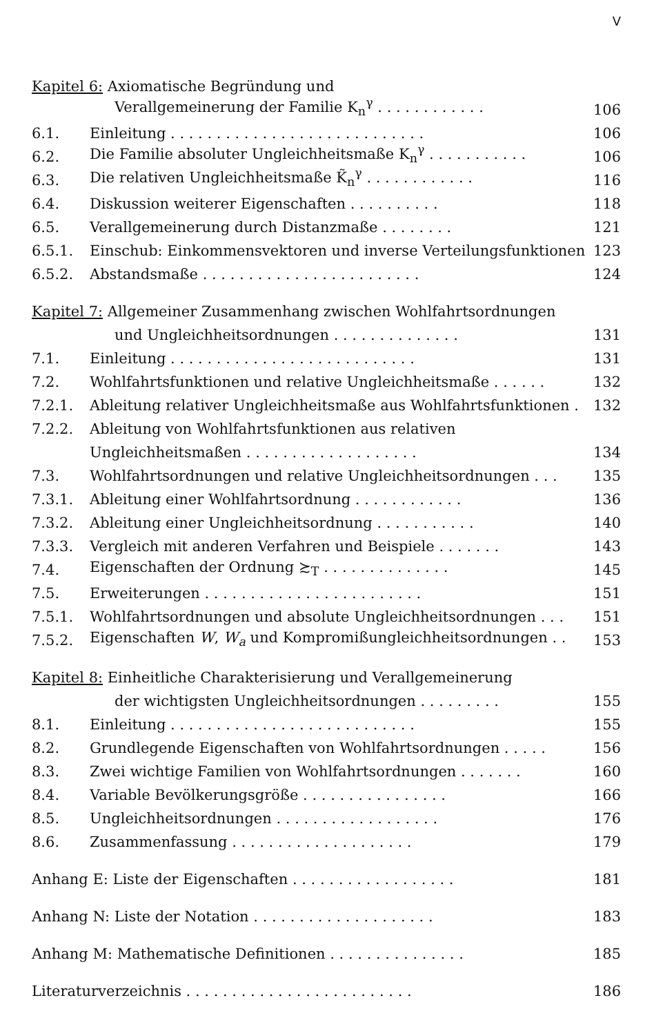V
| Kapitel 6: Axiomatische Begründung und | | |
| Verallgemeinerung der Familie K<sub>n</sub><sup>γ</sup> . . . . . . . . . . . . | | 106 |
| 6.1. | Einleitung . . . . . . . . . . . . . . . . . . . . . . . . . . . . | 106 |
| 6.2. | Die Familie absoluter Ungleichheitsmaße K<sub>n</sub><sup>γ</sup> . . . . . . . . . . . | 106 |
| 6.3. | Die relativen Ungleichheitsmaße K̃<sub>n</sub><sup>γ</sup> . . . . . . . . . . . . | 116 |
| 6.4. | Diskussion weiterer Eigenschaften . . . . . . . . . . | 118 |
| 6.5. | Verallgemeinerung durch Distanzmaße . . . . . . . . | 121 |
| 6.5.1. | Einschub: Einkommensvektoren und inverse Verteilungsfunktionen | 123 |
| 6.5.2. | Abstandsmaße . . . . . . . . . . . . . . . . . . . . . . . . | 124 |
| Kapitel 7: Allgemeiner Zusammenhang zwischen Wohlfahrtsordnungen | | |
| und Ungleichheitsordnungen . . . . . . . . . . . . . . | | 131 |
| 7.1. | Einleitung . . . . . . . . . . . . . . . . . . . . . . . . . . . | 131 |
| 7.2. | Wohlfahrtsfunktionen und relative Ungleichheitsmaße . . . . . . | 132 |
| 7.2.1. | Ableitung relativer Ungleichheitsmaße aus Wohlfahrtsfunktionen . | 132 |
| 7.2.2. | Ableitung von Wohlfahrtsfunktionen aus relativen | |
| | Ungleichheitsmaßen . . . . . . . . . . . . . . . . . . . | 134 |
| 7.3. | Wohlfahrtsordnungen und relative Ungleichheitsordnungen . . . | 135 |
| 7.3.1. | Ableitung einer Wohlfahrtsordnung . . . . . . . . . . . . | 136 |
| 7.3.2. | Ableitung einer Ungleichheitsordnung . . . . . . . . . . . | 140 |
| 7.3.3. | Vergleich mit anderen Verfahren und Beispiele . . . . . . . | 143 |
| 7.4. | Eigenschaften der Ordnung ≿<sub>T</sub> . . . . . . . . . . . . . . | 145 |
| 7.5. | Erweiterungen . . . . . . . . . . . . . . . . . . . . . . . . | 151 |
| 7.5.1. | Wohlfahrtsordnungen und absolute Ungleichheitsordnungen . . . | 151 |
| 7.5.2. | Eigenschaften W , W<sub>a</sub> und Kompromißungleichheitsordnungen . . | 153 |
| Kapitel 8: Einheitliche Charakterisierung und Verallgemeinerung | | |
| der wichtigsten Ungleichheitsordnungen . . . . . . . . . | | 155 |
| 8.1. | Einleitung . . . . . . . . . . . . . . . . . . . . . . . . . . . | 155 |
| 8.2. | Grundlegende Eigenschaften von Wohlfahrtsordnungen . . . . . | 156 |
| 8.3. | Zwei wichtige Familien von Wohlfahrtsordnungen . . . . . . . | 160 |
| 8.4. | Variable Bevölkerungsgröße . . . . . . . . . . . . . . . . | 166 |
| 8.5. | Ungleichheitsordnungen . . . . . . . . . . . . . . . . . . | 176 |
| 8.6. | Zusammenfassung . . . . . . . . . . . . . . . . . . . . | 179 |
| Anhang E: Liste der Eigenschaften . . . . . . . . . . . . . . . . . . | | 181 |
| Anhang N: Liste der Notation . . . . . . . . . . . . . . . . . . . . | | 183 |
| Anhang M: Mathematische Definitionen . . . . . . . . . . . . . . . | | 185 |
| Literaturverzeichnis . . . . . . . . . . . . . . . . . . . . . . . . . | | 186 |